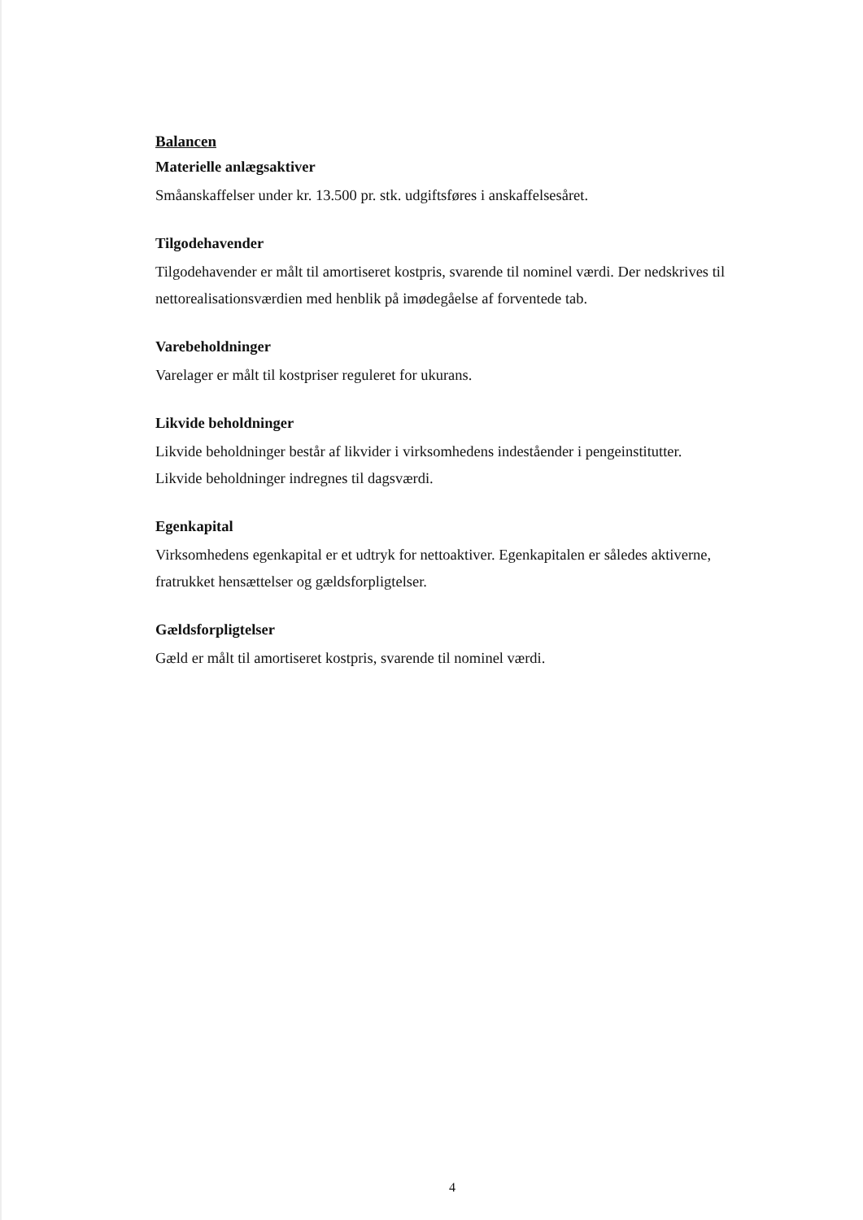Balancen
Materielle anlægsaktiver
Småanskaffelser under kr. 13.500 pr. stk. udgiftsføres i anskaffelsesåret.
Tilgodehavender
Tilgodehavender er målt til amortiseret kostpris, svarende til nominel værdi. Der nedskrives til nettorealisationsværdien med henblik på imødegåelse af forventede tab.
Varebeholdninger
Varelager er målt til kostpriser reguleret for ukurans.
Likvide beholdninger
Likvide beholdninger består af likvider i virksomhedens indeståender i pengeinstitutter.
Likvide beholdninger indregnes til dagsværdi.
Egenkapital
Virksomhedens egenkapital er et udtryk for nettoaktiver. Egenkapitalen er således aktiverne, fratrukket hensættelser og gældsforpligtelser.
Gældsforpligtelser
Gæld er målt til amortiseret kostpris, svarende til nominel værdi.
4